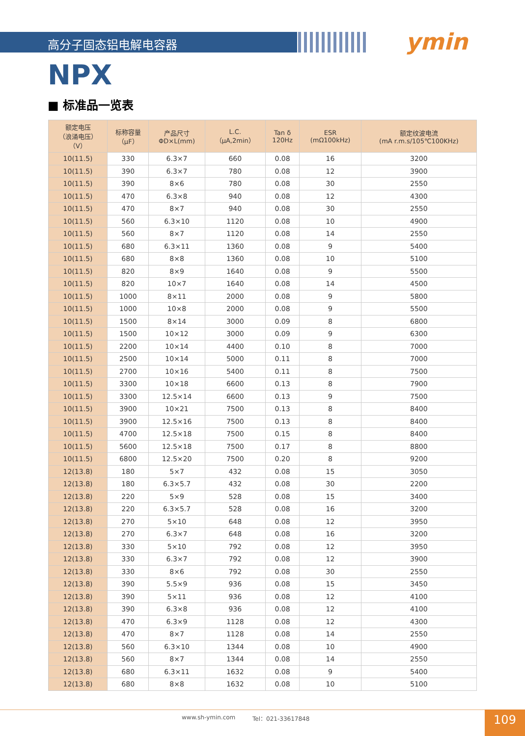高分子固态铝电解电容器 ymin
NPX
■ 标准品一览表
| 额定电压 （浪涌电压） （V） | 标称容量 （μF） | 产品尺寸 ΦD×L(mm) | L.C. （μA,2min） | Tan δ 120Hz | ESR (mΩ100kHz) | 额定纹波电流 (mA r.m.s/105℃100KHz) |
| --- | --- | --- | --- | --- | --- | --- |
| 10(11.5) | 330 | 6.3×7 | 660 | 0.08 | 16 | 3200 |
| 10(11.5) | 390 | 6.3×7 | 780 | 0.08 | 12 | 3900 |
| 10(11.5) | 390 | 8×6 | 780 | 0.08 | 30 | 2550 |
| 10(11.5) | 470 | 6.3×8 | 940 | 0.08 | 12 | 4300 |
| 10(11.5) | 470 | 8×7 | 940 | 0.08 | 30 | 2550 |
| 10(11.5) | 560 | 6.3×10 | 1120 | 0.08 | 10 | 4900 |
| 10(11.5) | 560 | 8×7 | 1120 | 0.08 | 14 | 2550 |
| 10(11.5) | 680 | 6.3×11 | 1360 | 0.08 | 9 | 5400 |
| 10(11.5) | 680 | 8×8 | 1360 | 0.08 | 10 | 5100 |
| 10(11.5) | 820 | 8×9 | 1640 | 0.08 | 9 | 5500 |
| 10(11.5) | 820 | 10×7 | 1640 | 0.08 | 14 | 4500 |
| 10(11.5) | 1000 | 8×11 | 2000 | 0.08 | 9 | 5800 |
| 10(11.5) | 1000 | 10×8 | 2000 | 0.08 | 9 | 5500 |
| 10(11.5) | 1500 | 8×14 | 3000 | 0.09 | 8 | 6800 |
| 10(11.5) | 1500 | 10×12 | 3000 | 0.09 | 9 | 6300 |
| 10(11.5) | 2200 | 10×14 | 4400 | 0.10 | 8 | 7000 |
| 10(11.5) | 2500 | 10×14 | 5000 | 0.11 | 8 | 7000 |
| 10(11.5) | 2700 | 10×16 | 5400 | 0.11 | 8 | 7500 |
| 10(11.5) | 3300 | 10×18 | 6600 | 0.13 | 8 | 7900 |
| 10(11.5) | 3300 | 12.5×14 | 6600 | 0.13 | 9 | 7500 |
| 10(11.5) | 3900 | 10×21 | 7500 | 0.13 | 8 | 8400 |
| 10(11.5) | 3900 | 12.5×16 | 7500 | 0.13 | 8 | 8400 |
| 10(11.5) | 4700 | 12.5×18 | 7500 | 0.15 | 8 | 8400 |
| 10(11.5) | 5600 | 12.5×18 | 7500 | 0.17 | 8 | 8800 |
| 10(11.5) | 6800 | 12.5×20 | 7500 | 0.20 | 8 | 9200 |
| 12(13.8) | 180 | 5×7 | 432 | 0.08 | 15 | 3050 |
| 12(13.8) | 180 | 6.3×5.7 | 432 | 0.08 | 30 | 2200 |
| 12(13.8) | 220 | 5×9 | 528 | 0.08 | 15 | 3400 |
| 12(13.8) | 220 | 6.3×5.7 | 528 | 0.08 | 16 | 3200 |
| 12(13.8) | 270 | 5×10 | 648 | 0.08 | 12 | 3950 |
| 12(13.8) | 270 | 6.3×7 | 648 | 0.08 | 16 | 3200 |
| 12(13.8) | 330 | 5×10 | 792 | 0.08 | 12 | 3950 |
| 12(13.8) | 330 | 6.3×7 | 792 | 0.08 | 12 | 3900 |
| 12(13.8) | 330 | 8×6 | 792 | 0.08 | 30 | 2550 |
| 12(13.8) | 390 | 5.5×9 | 936 | 0.08 | 15 | 3450 |
| 12(13.8) | 390 | 5×11 | 936 | 0.08 | 12 | 4100 |
| 12(13.8) | 390 | 6.3×8 | 936 | 0.08 | 12 | 4100 |
| 12(13.8) | 470 | 6.3×9 | 1128 | 0.08 | 12 | 4300 |
| 12(13.8) | 470 | 8×7 | 1128 | 0.08 | 14 | 2550 |
| 12(13.8) | 560 | 6.3×10 | 1344 | 0.08 | 10 | 4900 |
| 12(13.8) | 560 | 8×7 | 1344 | 0.08 | 14 | 2550 |
| 12(13.8) | 680 | 6.3×11 | 1632 | 0.08 | 9 | 5400 |
| 12(13.8) | 680 | 8×8 | 1632 | 0.08 | 10 | 5100 |
www.sh-ymin.com Tel：021-33617848 109